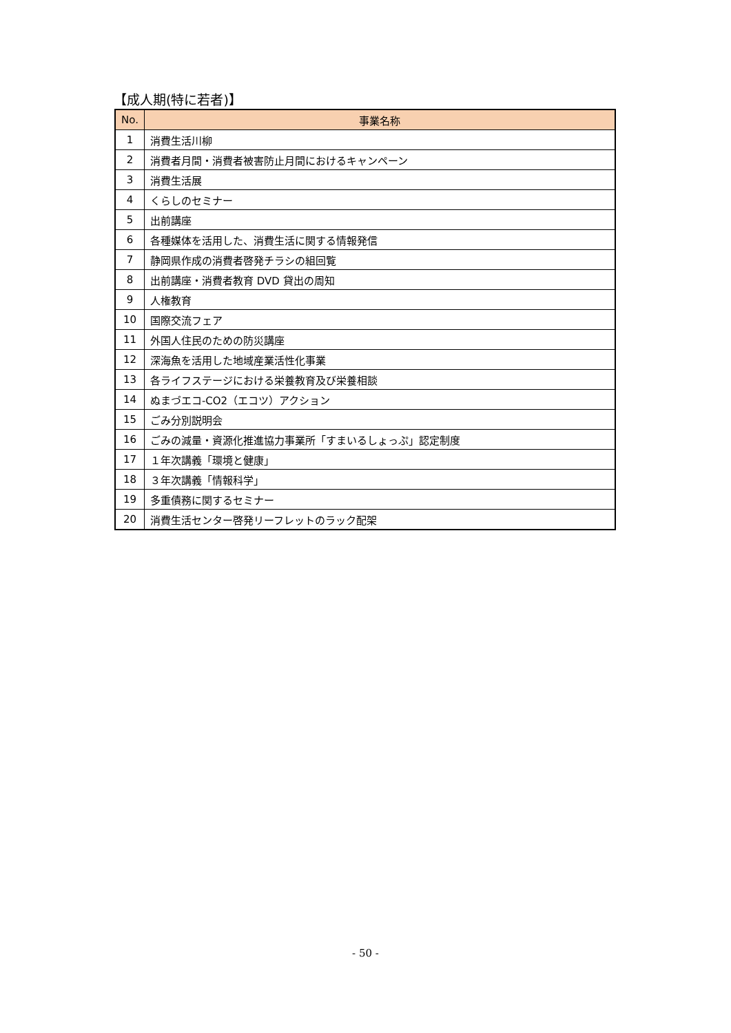【成人期(特に若者)】
| No. | 事業名称 |
| --- | --- |
| 1 | 消費生活川柳 |
| 2 | 消費者月間・消費者被害防止月間におけるキャンペーン |
| 3 | 消費生活展 |
| 4 | くらしのセミナー |
| 5 | 出前講座 |
| 6 | 各種媒体を活用した、消費生活に関する情報発信 |
| 7 | 静岡県作成の消費者啓発チラシの組回覧 |
| 8 | 出前講座・消費者教育 DVD 貸出の周知 |
| 9 | 人権教育 |
| 10 | 国際交流フェア |
| 11 | 外国人住民のための防災講座 |
| 12 | 深海魚を活用した地域産業活性化事業 |
| 13 | 各ライフステージにおける栄養教育及び栄養相談 |
| 14 | ぬまづエコ-CO2（エコツ）アクション |
| 15 | ごみ分別説明会 |
| 16 | ごみの減量・資源化推進協力事業所「すまいるしょっぷ」認定制度 |
| 17 | １年次講義「環境と健康」 |
| 18 | ３年次講義「情報科学」 |
| 19 | 多重債務に関するセミナー |
| 20 | 消費生活センター啓発リーフレットのラック配架 |
- 50 -